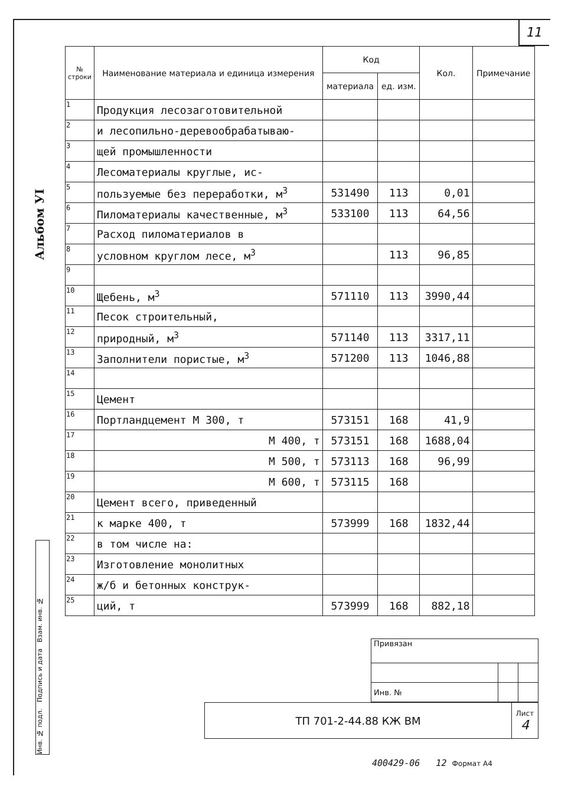11
Альбом УI
Инв. № подл. Подпись и дата Взам. инв. №
| № строки | Наименование материала и единица измерения | Код | | Кол. | Примечание |
| --- | --- | --- | --- | --- | --- |
| | | материала | ед. изм. | | |
| 1 | Продукция лесозаготовительной | | | | |
| 2 | и лесопильно-деревообрабатываю- | | | | |
| 3 | щей промышленности | | | | |
| 4 | Лесоматериалы круглые, ис- | | | | |
| 5 | пользуемые без переработки, м<sup>3</sup> | 531490 | 113 | 0,01 | |
| 6 | Пиломатериалы качественные, м<sup>3</sup> | 533100 | 113 | 64,56 | |
| 7 | Расход пиломатериалов в | | | | |
| 8 | условном круглом лесе, м<sup>3</sup> | | 113 | 96,85 | |
| 9 | | | | | |
| 10 | Щебень, м<sup>3</sup> | 571110 | 113 | 3990,44 | |
| 11 | Песок строительный, | | | | |
| 12 | природный, м<sup>3</sup> | 571140 | 113 | 3317,11 | |
| 13 | Заполнители пористые, м<sup>3</sup> | 571200 | 113 | 1046,88 | |
| 14 | | | | | |
| 15 | Цемент | | | | |
| 16 | Портландцемент М 300, т | 573151 | 168 | 41,9 | |
| 17 | М 400, т | 573151 | 168 | 1688,04 | |
| 18 | М 500, т | 573113 | 168 | 96,99 | |
| 19 | М 600, т | 573115 | 168 | | |
| 20 | Цемент всего, приведенный | | | | |
| 21 | к марке 400, т | 573999 | 168 | 1832,44 | |
| 22 | в том числе на: | | | | |
| 23 | Изготовление монолитных | | | | |
| 24 | ж/б и бетонных конструк- | | | | |
| 25 | ций, т | 573999 | 168 | 882,18 | |
| Привязан | | |
| Инв. № | | |
| ТП 701-2-44.88 КЖ ВМ | Лист 4 |
400429-06 12 Формат А4